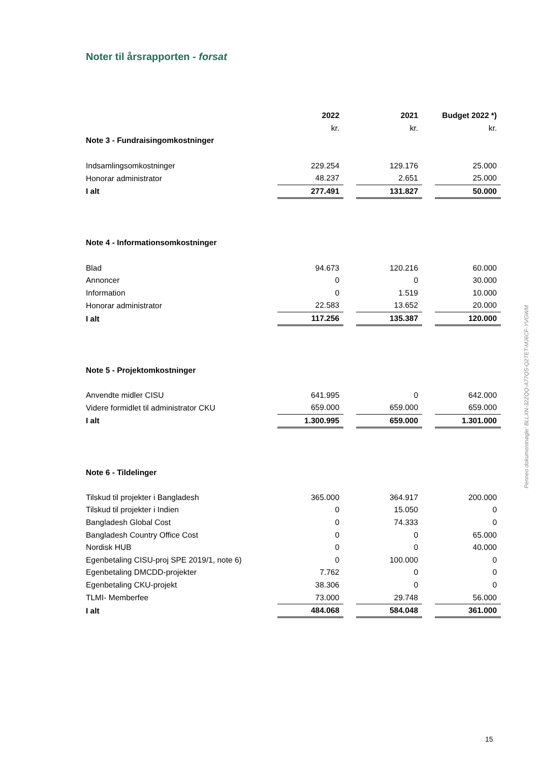Noter til årsrapporten - forsat
| | 2022 | | 2021 | | Budget 2022 *) |
| --- | --- | --- | --- | --- | --- |
| | kr. | | kr. | | kr. |
| Note 3 - Fundraisingomkostninger | | | | | |
| Indsamlingsomkostninger | 229.254 | | 129.176 | | 25.000 |
| Honorar administrator | 48.237 | | 2.651 | | 25.000 |
| I alt | 277.491 | | 131.827 | | 50.000 |
| Note 4 - Informationsomkostninger | | | | | |
| Blad | 94.673 | | 120.216 | | 60.000 |
| Annoncer | 0 | | 0 | | 30.000 |
| Information | 0 | | 1.519 | | 10.000 |
| Honorar administrator | 22.583 | | 13.652 | | 20.000 |
| I alt | 117.256 | | 135.387 | | 120.000 |
| Note 5 - Projektomkostninger | | | | | |
| Anvendte midler CISU | 641.995 | | 0 | | 642.000 |
| Videre formidlet til administrator CKU | 659.000 | | 659.000 | | 659.000 |
| I alt | 1.300.995 | | 659.000 | | 1.301.000 |
| Note 6 - Tildelinger | | | | | |
| Tilskud til projekter i Bangladesh | 365.000 | | 364.917 | | 200.000 |
| Tilskud til projekter i Indien | 0 | | 15.050 | | 0 |
| Bangladesh Global Cost | 0 | | 74.333 | | 0 |
| Bangladesh Country Office Cost | 0 | | 0 | | 65.000 |
| Nordisk HUB | 0 | | 0 | | 40.000 |
| Egenbetaling CISU-proj SPE 2019/1, note 6) | 0 | | 100.000 | | 0 |
| Egenbetaling DMCDD-projekter | 7.762 | | 0 | | 0 |
| Egenbetaling CKU-projekt | 38.306 | | 0 | | 0 |
| TLMI- Memberfee | 73.000 | | 29.748 | | 56.000 |
| I alt | 484.068 | | 584.048 | | 361.000 |
Penneo dokumentnøgle: BLLXN-32ZQQ-A77QS-Q2TET-MJ6CF-YVGWM
15